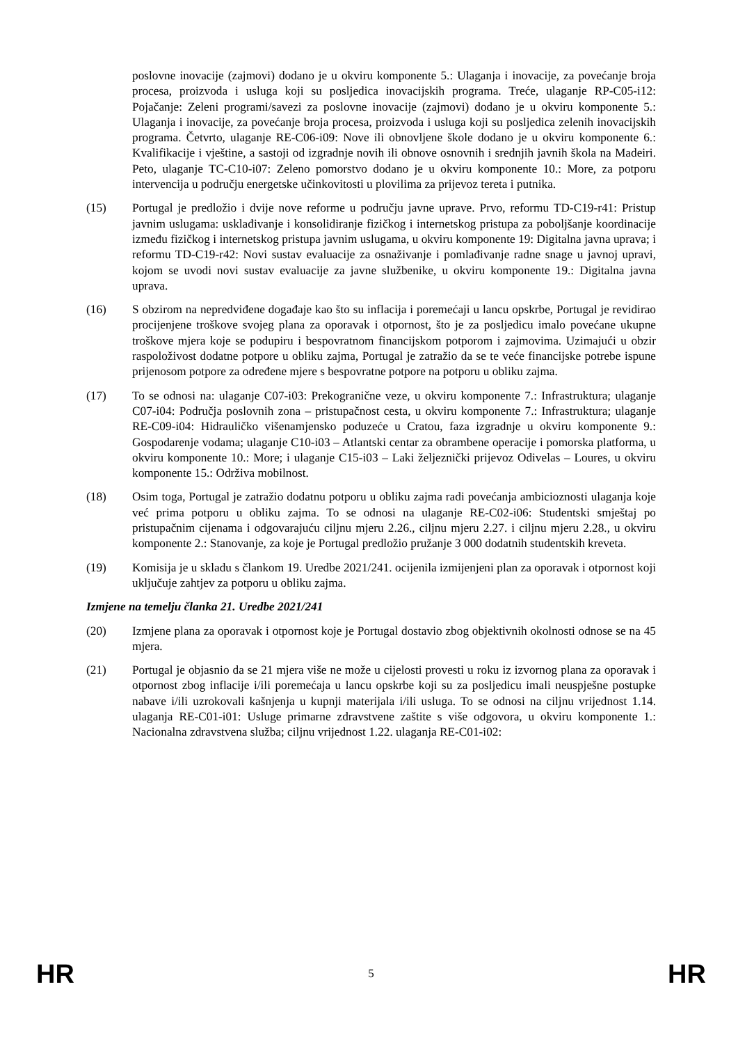poslovne inovacije (zajmovi) dodano je u okviru komponente 5.: Ulaganja i inovacije, za povećanje broja procesa, proizvoda i usluga koji su posljedica inovacijskih programa. Treće, ulaganje RP-C05-i12: Pojačanje: Zeleni programi/savezi za poslovne inovacije (zajmovi) dodano je u okviru komponente 5.: Ulaganja i inovacije, za povećanje broja procesa, proizvoda i usluga koji su posljedica zelenih inovacijskih programa. Četvrto, ulaganje RE-C06-i09: Nove ili obnovljene škole dodano je u okviru komponente 6.: Kvalifikacije i vještine, a sastoji od izgradnje novih ili obnove osnovnih i srednjih javnih škola na Madeiri. Peto, ulaganje TC-C10-i07: Zeleno pomorstvo dodano je u okviru komponente 10.: More, za potporu intervencija u području energetske učinkovitosti u plovilima za prijevoz tereta i putnika.
(15) Portugal je predložio i dvije nove reforme u području javne uprave. Prvo, reformu TD-C19-r41: Pristup javnim uslugama: usklađivanje i konsolidiranje fizičkog i internetskog pristupa za poboljšanje koordinacije između fizičkog i internetskog pristupa javnim uslugama, u okviru komponente 19: Digitalna javna uprava; i reformu TD-C19-r42: Novi sustav evaluacije za osnaživanje i pomlađivanje radne snage u javnoj upravi, kojom se uvodi novi sustav evaluacije za javne službenike, u okviru komponente 19.: Digitalna javna uprava.
(16) S obzirom na nepredviđene događaje kao što su inflacija i poremećaji u lancu opskrbe, Portugal je revidirao procijenjene troškove svojeg plana za oporavak i otpornost, što je za posljedicu imalo povećane ukupne troškove mjera koje se podupiru i bespovratnom financijskom potporom i zajmovima. Uzimajući u obzir raspoloživost dodatne potpore u obliku zajma, Portugal je zatražio da se te veće financijske potrebe ispune prijenosom potpore za određene mjere s bespovratne potpore na potporu u obliku zajma.
(17) To se odnosi na: ulaganje C07-i03: Prekogranične veze, u okviru komponente 7.: Infrastruktura; ulaganje C07-i04: Područja poslovnih zona – pristupačnost cesta, u okviru komponente 7.: Infrastruktura; ulaganje RE-C09-i04: Hidrauličko višenamjensko poduzeće u Cratou, faza izgradnje u okviru komponente 9.: Gospodarenje vodama; ulaganje C10-i03 – Atlantski centar za obrambene operacije i pomorska platforma, u okviru komponente 10.: More; i ulaganje C15-i03 – Laki željeznički prijevoz Odivelas – Loures, u okviru komponente 15.: Održiva mobilnost.
(18) Osim toga, Portugal je zatražio dodatnu potporu u obliku zajma radi povećanja ambicioznosti ulaganja koje već prima potporu u obliku zajma. To se odnosi na ulaganje RE-C02-i06: Studentski smještaj po pristupačnim cijenama i odgovarajuću ciljnu mjeru 2.26., ciljnu mjeru 2.27. i ciljnu mjeru 2.28., u okviru komponente 2.: Stanovanje, za koje je Portugal predložio pružanje 3 000 dodatnih studentskih kreveta.
(19) Komisija je u skladu s člankom 19. Uredbe 2021/241. ocijenila izmijenjeni plan za oporavak i otpornost koji uključuje zahtjev za potporu u obliku zajma.
Izmjene na temelju članka 21. Uredbe 2021/241
(20) Izmjene plana za oporavak i otpornost koje je Portugal dostavio zbog objektivnih okolnosti odnose se na 45 mjera.
(21) Portugal je objasnio da se 21 mjera više ne može u cijelosti provesti u roku iz izvornog plana za oporavak i otpornost zbog inflacije i/ili poremećaja u lancu opskrbe koji su za posljedicu imali neuspješne postupke nabave i/ili uzrokovali kašnjenja u kupnji materijala i/ili usluga. To se odnosi na ciljnu vrijednost 1.14. ulaganja RE-C01-i01: Usluge primarne zdravstvene zaštite s više odgovora, u okviru komponente 1.: Nacionalna zdravstvena služba; ciljnu vrijednost 1.22. ulaganja RE-C01-i02:
HR 5 HR